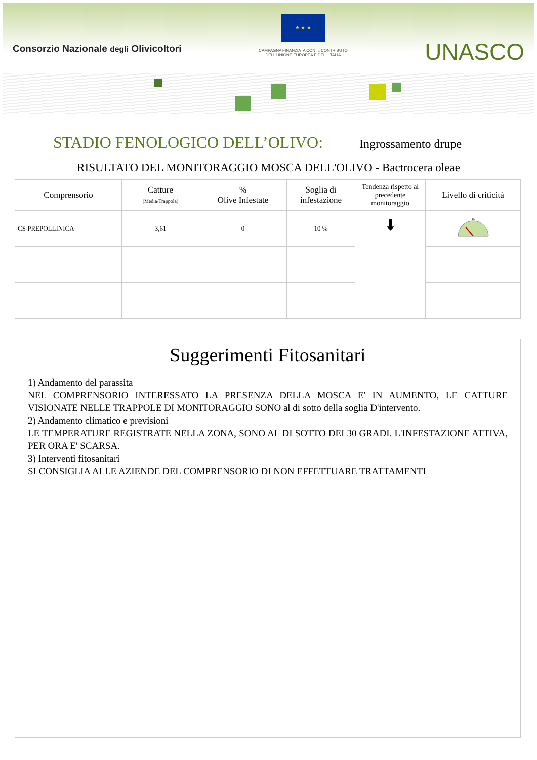Consorzio Nazionale degli Olivicoltori
★ ★ ★
CAMPAGNA FINANZIATA CON IL CONTRIBUTO
DELL'UNIONE EUROPEA E DELL'ITALIA
UNASCO
STADIO FENOLOGICO DELL’OLIVO: Ingrossamento drupe
RISULTATO DEL MONITORAGGIO MOSCA DELL'OLIVO - Bactrocera oleae
| Comprensorio | Catture (Media/Trappola) | % Olive Infestate | Soglia di infestazione | Tendenza rispetto al precedente monitoraggio | Livello di criticità |
| --- | --- | --- | --- | --- | --- |
| CS PREPOLLINICA | 3,61 | 0 | 10 % | ⬇ | 15 |
Suggerimenti Fitosanitari
1) Andamento del parassita
NEL COMPRENSORIO INTERESSATO LA PRESENZA DELLA MOSCA E' IN AUMENTO, LE CATTURE VISIONATE NELLE TRAPPOLE DI MONITORAGGIO SONO al di sotto della soglia D'intervento.
2) Andamento climatico e previsioni
LE TEMPERATURE REGISTRATE NELLA ZONA, SONO AL DI SOTTO DEI 30 GRADI. L'INFESTAZIONE ATTIVA, PER ORA E' SCARSA.
3) Interventi fitosanitari
SI CONSIGLIA ALLE AZIENDE DEL COMPRENSORIO DI NON EFFETTUARE TRATTAMENTI